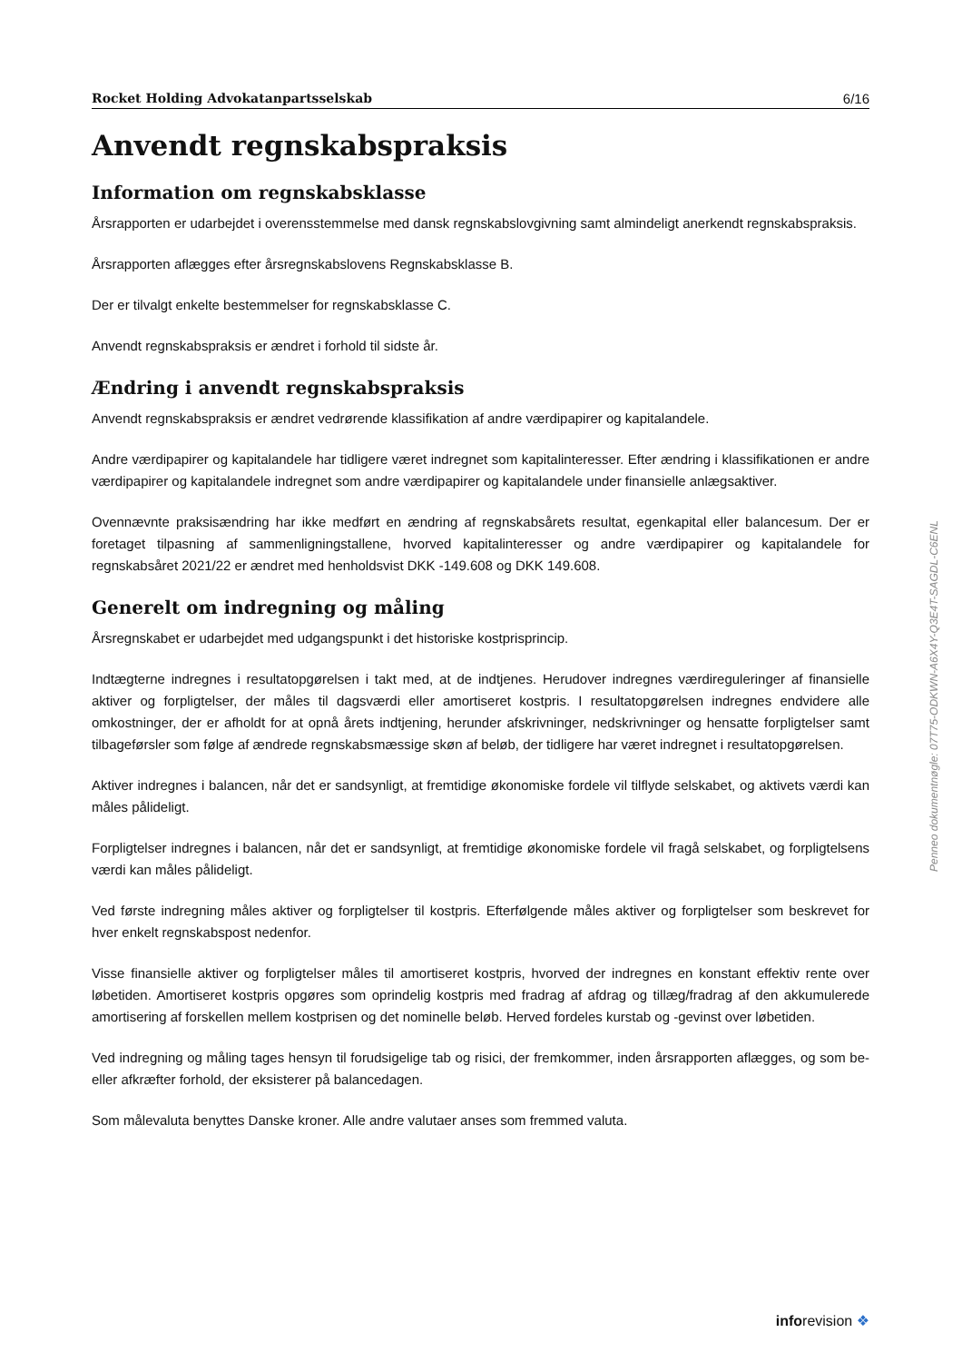Rocket Holding Advokatanpartsselskab 6/16
Anvendt regnskabspraksis
Information om regnskabsklasse
Årsrapporten er udarbejdet i overensstemmelse med dansk regnskabslovgivning samt almindeligt anerkendt regnskabspraksis.
Årsrapporten aflægges efter årsregnskabslovens Regnskabsklasse B.
Der er tilvalgt enkelte bestemmelser for regnskabsklasse C.
Anvendt regnskabspraksis er ændret i forhold til sidste år.
Ændring i anvendt regnskabspraksis
Anvendt regnskabspraksis er ændret vedrørende klassifikation af andre værdipapirer og kapitalandele.
Andre værdipapirer og kapitalandele har tidligere været indregnet som kapitalinteresser. Efter ændring i klassifikationen er andre værdipapirer og kapitalandele indregnet som andre værdipapirer og kapitalandele under finansielle anlægsaktiver.
Ovennævnte praksisændring har ikke medført en ændring af regnskabsårets resultat, egenkapital eller balancesum. Der er foretaget tilpasning af sammenligningstallene, hvorved kapitalinteresser og andre værdipapirer og kapitalandele for regnskabsåret 2021/22 er ændret med henholdsvist DKK -149.608 og DKK 149.608.
Generelt om indregning og måling
Årsregnskabet er udarbejdet med udgangspunkt i det historiske kostprisprincip.
Indtægterne indregnes i resultatopgørelsen i takt med, at de indtjenes. Herudover indregnes værdireguleringer af finansielle aktiver og forpligtelser, der måles til dagsværdi eller amortiseret kostpris. I resultatopgørelsen indregnes endvidere alle omkostninger, der er afholdt for at opnå årets indtjening, herunder afskrivninger, nedskrivninger og hensatte forpligtelser samt tilbageførsler som følge af ændrede regnskabsmæssige skøn af beløb, der tidligere har været indregnet i resultatopgørelsen.
Aktiver indregnes i balancen, når det er sandsynligt, at fremtidige økonomiske fordele vil tilflyde selskabet, og aktivets værdi kan måles pålideligt.
Forpligtelser indregnes i balancen, når det er sandsynligt, at fremtidige økonomiske fordele vil fragå selskabet, og forpligtelsens værdi kan måles pålideligt.
Ved første indregning måles aktiver og forpligtelser til kostpris. Efterfølgende måles aktiver og forpligtelser som beskrevet for hver enkelt regnskabspost nedenfor.
Visse finansielle aktiver og forpligtelser måles til amortiseret kostpris, hvorved der indregnes en konstant effektiv rente over løbetiden. Amortiseret kostpris opgøres som oprindelig kostpris med fradrag af afdrag og tillæg/fradrag af den akkumulerede amortisering af forskellen mellem kostprisen og det nominelle beløb. Herved fordeles kurstab og -gevinst over løbetiden.
Ved indregning og måling tages hensyn til forudsigelige tab og risici, der fremkommer, inden årsrapporten aflægges, og som be- eller afkræfter forhold, der eksisterer på balancedagen.
Som målevaluta benyttes Danske kroner. Alle andre valutaer anses som fremmed valuta.
Penneo dokumentnøgle: 07T75-ODKWN-A6X4Y-Q3E4T-SAGDL-C6ENL
inforevision ❖